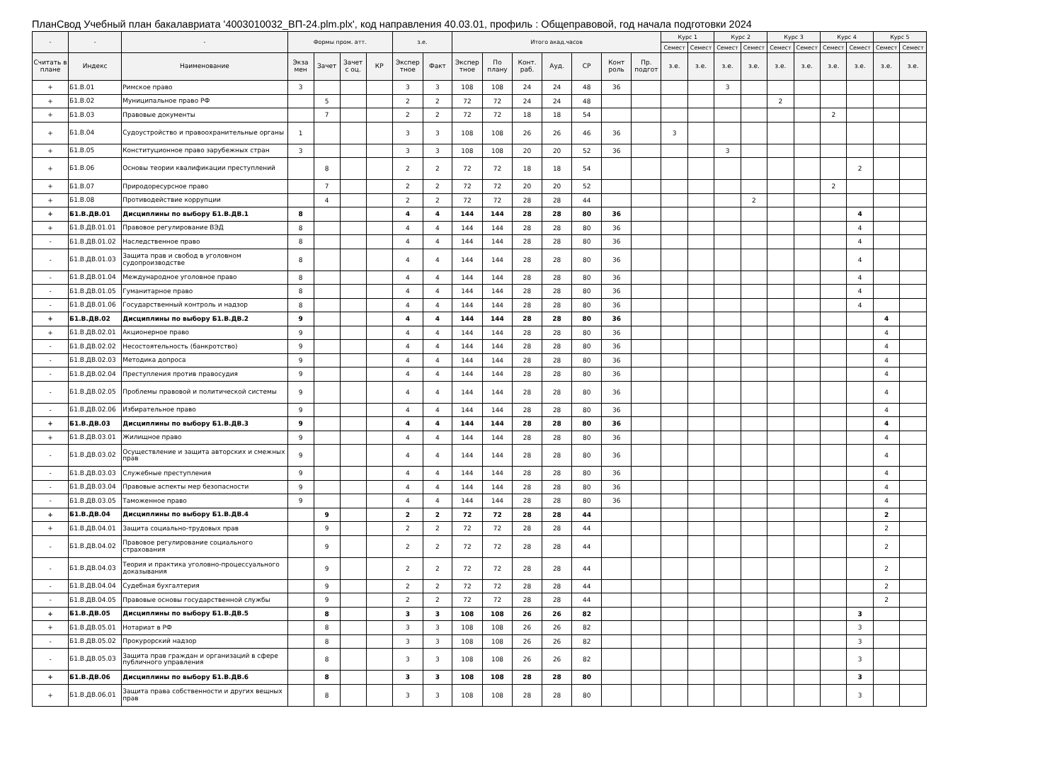ПланСвод Учебный план бакалавриата '4003010032_ВП-24.plm.plx', код направления 40.03.01, профиль : Общеправовой, год начала подготовки 2024
| - | - | - | Формы пром. атт. | | | | з.е. | | Итого акад.часов | | | | | | | Курс 1 | | Курс 2 | | Курс 3 | | Курс 4 | | Курс 5 | |
| --- | --- | --- | --- | --- | --- | --- | --- | --- | --- | --- | --- | --- | --- | --- | --- | --- | --- | --- | --- | --- | --- | --- | --- | --- | --- |
| | | | | | | | | | | | | | | | | Семест | Семест | Семест | Семест | Семест | Семест | Семест | Семест | Семест | Семест |
| Считать в плане | Индекс | Наименование | Экза мен | Зачет | Зачет с оц. | КР | Экспер тное | Факт | Экспер тное | По плану | Конт. раб. | Ауд. | СР | Конт роль | Пр. подгот | з.е. | з.е. | з.е. | з.е. | з.е. | з.е. | з.е. | з.е. | з.е. | з.е. |
| + | Б1.В.01 | Римское право | 3 | | | | 3 | 3 | 108 | 108 | 24 | 24 | 48 | 36 | | | | 3 | | | | | | | |
| + | Б1.В.02 | Муниципальное право РФ | | 5 | | | 2 | 2 | 72 | 72 | 24 | 24 | 48 | | | | | | | 2 | | | | | |
| + | Б1.В.03 | Правовые документы | | 7 | | | 2 | 2 | 72 | 72 | 18 | 18 | 54 | | | | | | | | | 2 | | | |
| + | Б1.В.04 | Судоустройство и правоохранительные органы | 1 | | | | 3 | 3 | 108 | 108 | 26 | 26 | 46 | 36 | | 3 | | | | | | | | | |
| + | Б1.В.05 | Конституционное право зарубежных стран | 3 | | | | 3 | 3 | 108 | 108 | 20 | 20 | 52 | 36 | | | | 3 | | | | | | | |
| + | Б1.В.06 | Основы теории квалификации преступлений | | 8 | | | 2 | 2 | 72 | 72 | 18 | 18 | 54 | | | | | | | | | | 2 | | |
| + | Б1.В.07 | Природоресурсное право | | 7 | | | 2 | 2 | 72 | 72 | 20 | 20 | 52 | | | | | | | | | 2 | | | |
| + | Б1.В.08 | Противодействие коррупции | | 4 | | | 2 | 2 | 72 | 72 | 28 | 28 | 44 | | | | | | 2 | | | | | | |
| + | Б1.В.ДВ.01 | Дисциплины по выбору Б1.В.ДВ.1 | 8 | | | | 4 | 4 | 144 | 144 | 28 | 28 | 80 | 36 | | | | | | | | | 4 | | |
| + | Б1.В.ДВ.01.01 | Правовое регулирование ВЭД | 8 | | | | 4 | 4 | 144 | 144 | 28 | 28 | 80 | 36 | | | | | | | | | 4 | | |
| - | Б1.В.ДВ.01.02 | Наследственное право | 8 | | | | 4 | 4 | 144 | 144 | 28 | 28 | 80 | 36 | | | | | | | | | 4 | | |
| - | Б1.В.ДВ.01.03 | Защита прав и свобод в уголовном судопроизводстве | 8 | | | | 4 | 4 | 144 | 144 | 28 | 28 | 80 | 36 | | | | | | | | | 4 | | |
| - | Б1.В.ДВ.01.04 | Международное уголовное право | 8 | | | | 4 | 4 | 144 | 144 | 28 | 28 | 80 | 36 | | | | | | | | | 4 | | |
| - | Б1.В.ДВ.01.05 | Гуманитарное право | 8 | | | | 4 | 4 | 144 | 144 | 28 | 28 | 80 | 36 | | | | | | | | | 4 | | |
| - | Б1.В.ДВ.01.06 | Государственный контроль и надзор | 8 | | | | 4 | 4 | 144 | 144 | 28 | 28 | 80 | 36 | | | | | | | | | 4 | | |
| + | Б1.В.ДВ.02 | Дисциплины по выбору Б1.В.ДВ.2 | 9 | | | | 4 | 4 | 144 | 144 | 28 | 28 | 80 | 36 | | | | | | | | | | 4 | |
| + | Б1.В.ДВ.02.01 | Акционерное право | 9 | | | | 4 | 4 | 144 | 144 | 28 | 28 | 80 | 36 | | | | | | | | | | 4 | |
| - | Б1.В.ДВ.02.02 | Несостоятельность (банкротство) | 9 | | | | 4 | 4 | 144 | 144 | 28 | 28 | 80 | 36 | | | | | | | | | | 4 | |
| - | Б1.В.ДВ.02.03 | Методика допроса | 9 | | | | 4 | 4 | 144 | 144 | 28 | 28 | 80 | 36 | | | | | | | | | | 4 | |
| - | Б1.В.ДВ.02.04 | Преступления против правосудия | 9 | | | | 4 | 4 | 144 | 144 | 28 | 28 | 80 | 36 | | | | | | | | | | 4 | |
| - | Б1.В.ДВ.02.05 | Проблемы правовой и политической системы | 9 | | | | 4 | 4 | 144 | 144 | 28 | 28 | 80 | 36 | | | | | | | | | | 4 | |
| - | Б1.В.ДВ.02.06 | Избирательное право | 9 | | | | 4 | 4 | 144 | 144 | 28 | 28 | 80 | 36 | | | | | | | | | | 4 | |
| + | Б1.В.ДВ.03 | Дисциплины по выбору Б1.В.ДВ.3 | 9 | | | | 4 | 4 | 144 | 144 | 28 | 28 | 80 | 36 | | | | | | | | | | 4 | |
| + | Б1.В.ДВ.03.01 | Жилищное право | 9 | | | | 4 | 4 | 144 | 144 | 28 | 28 | 80 | 36 | | | | | | | | | | 4 | |
| - | Б1.В.ДВ.03.02 | Осуществление и защита авторских и смежных прав | 9 | | | | 4 | 4 | 144 | 144 | 28 | 28 | 80 | 36 | | | | | | | | | | 4 | |
| - | Б1.В.ДВ.03.03 | Служебные преступления | 9 | | | | 4 | 4 | 144 | 144 | 28 | 28 | 80 | 36 | | | | | | | | | | 4 | |
| - | Б1.В.ДВ.03.04 | Правовые аспекты мер безопасности | 9 | | | | 4 | 4 | 144 | 144 | 28 | 28 | 80 | 36 | | | | | | | | | | 4 | |
| - | Б1.В.ДВ.03.05 | Таможенное право | 9 | | | | 4 | 4 | 144 | 144 | 28 | 28 | 80 | 36 | | | | | | | | | | 4 | |
| + | Б1.В.ДВ.04 | Дисциплины по выбору Б1.В.ДВ.4 | | 9 | | | 2 | 2 | 72 | 72 | 28 | 28 | 44 | | | | | | | | | | | 2 | |
| + | Б1.В.ДВ.04.01 | Защита социально-трудовых прав | | 9 | | | 2 | 2 | 72 | 72 | 28 | 28 | 44 | | | | | | | | | | | 2 | |
| - | Б1.В.ДВ.04.02 | Правовое регулирование социального страхования | | 9 | | | 2 | 2 | 72 | 72 | 28 | 28 | 44 | | | | | | | | | | | 2 | |
| - | Б1.В.ДВ.04.03 | Теория и практика уголовно-процессуального доказывания | | 9 | | | 2 | 2 | 72 | 72 | 28 | 28 | 44 | | | | | | | | | | | 2 | |
| - | Б1.В.ДВ.04.04 | Судебная бухгалтерия | | 9 | | | 2 | 2 | 72 | 72 | 28 | 28 | 44 | | | | | | | | | | | 2 | |
| - | Б1.В.ДВ.04.05 | Правовые основы государственной службы | | 9 | | | 2 | 2 | 72 | 72 | 28 | 28 | 44 | | | | | | | | | | | 2 | |
| + | Б1.В.ДВ.05 | Дисциплины по выбору Б1.В.ДВ.5 | | 8 | | | 3 | 3 | 108 | 108 | 26 | 26 | 82 | | | | | | | | | | 3 | | |
| + | Б1.В.ДВ.05.01 | Нотариат в РФ | | 8 | | | 3 | 3 | 108 | 108 | 26 | 26 | 82 | | | | | | | | | | 3 | | |
| - | Б1.В.ДВ.05.02 | Прокурорский надзор | | 8 | | | 3 | 3 | 108 | 108 | 26 | 26 | 82 | | | | | | | | | | 3 | | |
| - | Б1.В.ДВ.05.03 | Защита прав граждан и организаций в сфере публичного управления | | 8 | | | 3 | 3 | 108 | 108 | 26 | 26 | 82 | | | | | | | | | | 3 | | |
| + | Б1.В.ДВ.06 | Дисциплины по выбору Б1.В.ДВ.6 | | 8 | | | 3 | 3 | 108 | 108 | 28 | 28 | 80 | | | | | | | | | | 3 | | |
| + | Б1.В.ДВ.06.01 | Защита права собственности и других вещных прав | | 8 | | | 3 | 3 | 108 | 108 | 28 | 28 | 80 | | | | | | | | | | 3 | | |